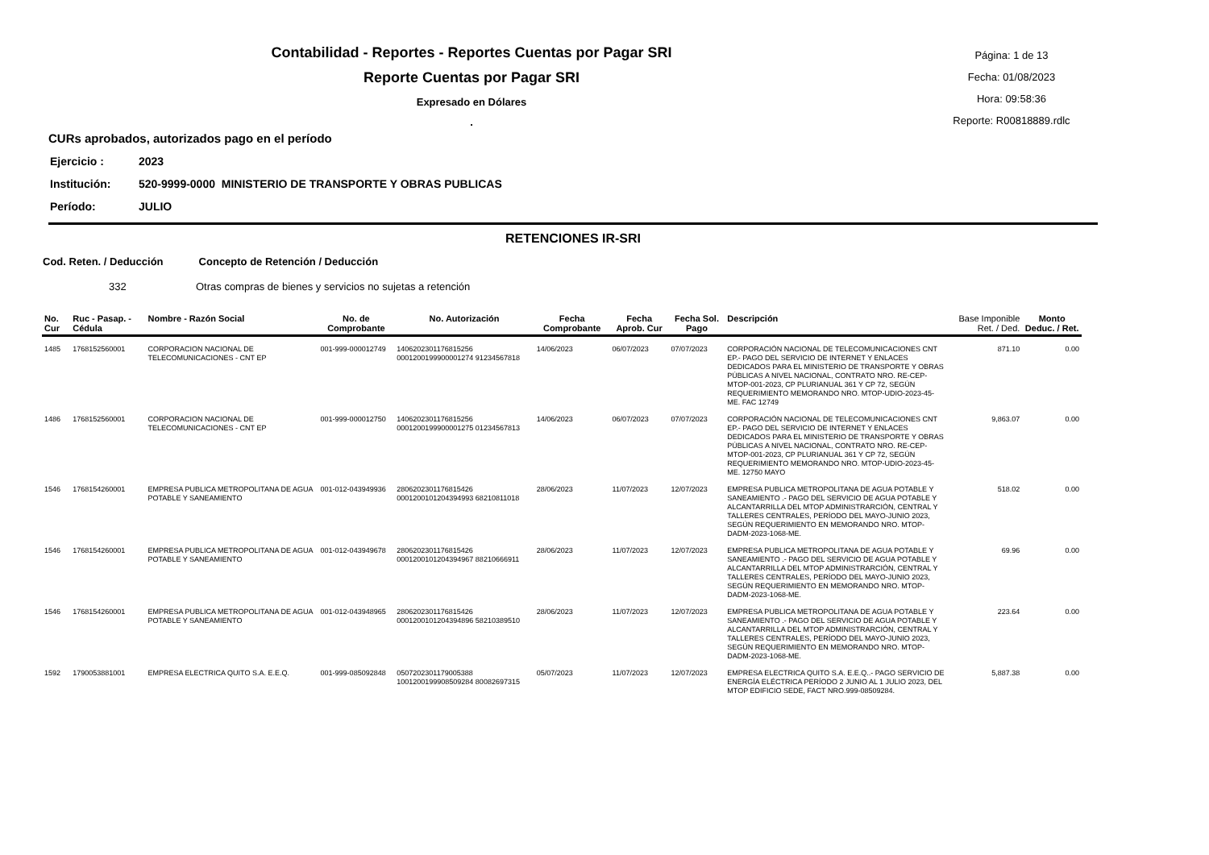Contabilidad - Reportes - Reportes Cuentas por Pagar SRI
Reporte Cuentas por Pagar SRI
Expresado en Dólares
.
Página: 1 de 13
Fecha: 01/08/2023
Hora: 09:58:36
Reporte: R00818889.rdlc
CURs aprobados, autorizados pago en el período
Ejercicio : 2023
Institución: 520-9999-0000 MINISTERIO DE TRANSPORTE Y OBRAS PUBLICAS
Período: JULIO
RETENCIONES IR-SRI
Cod. Reten. / Deducción Concepto de Retención / Deducción
332 Otras compras de bienes y servicios no sujetas a retención
| No. Cur | Ruc - Pasap. - Cédula | Nombre - Razón Social | No. de Comprobante | No. Autorización | Fecha Comprobante | Fecha Aprob. Cur | Fecha Sol. Pago | Descripción | Base Imponible Ret. / Ded. | Monto Deduc. / Ret. |
| --- | --- | --- | --- | --- | --- | --- | --- | --- | --- | --- |
| 1485 | 1768152560001 | CORPORACION NACIONAL DE TELECOMUNICACIONES - CNT EP | 001-999-000012749 | 1406202301176815256 0001200199900001274 91234567818 | 14/06/2023 | 06/07/2023 | 07/07/2023 | CORPORACIÓN NACIONAL DE TELECOMUNICACIONES CNT EP.- PAGO DEL SERVICIO DE INTERNET Y ENLACES DEDICADOS PARA EL MINISTERIO DE TRANSPORTE Y OBRAS PÚBLICAS A NIVEL NACIONAL, CONTRATO NRO. RE-CEP-MTOP-001-2023, CP PLURIANUAL 361 Y CP 72, SEGÚN REQUERIMIENTO MEMORANDO NRO. MTOP-UDIO-2023-45-ME. FAC 12749 | 871.10 | 0.00 |
| 1486 | 1768152560001 | CORPORACION NACIONAL DE TELECOMUNICACIONES - CNT EP | 001-999-000012750 | 1406202301176815256 0001200199900001275 01234567813 | 14/06/2023 | 06/07/2023 | 07/07/2023 | CORPORACIÓN NACIONAL DE TELECOMUNICACIONES CNT EP.- PAGO DEL SERVICIO DE INTERNET Y ENLACES DEDICADOS PARA EL MINISTERIO DE TRANSPORTE Y OBRAS PÚBLICAS A NIVEL NACIONAL, CONTRATO NRO. RE-CEP-MTOP-001-2023, CP PLURIANUAL 361 Y CP 72, SEGÚN REQUERIMIENTO MEMORANDO NRO. MTOP-UDIO-2023-45-ME. 12750 MAYO | 9,863.07 | 0.00 |
| 1546 | 1768154260001 | EMPRESA PUBLICA METROPOLITANA DE AGUA POTABLE Y SANEAMIENTO | 001-012-043949936 | 2806202301176815426 0001200101204394993 68210811018 | 28/06/2023 | 11/07/2023 | 12/07/2023 | EMPRESA PUBLICA METROPOLITANA DE AGUA POTABLE Y SANEAMIENTO .- PAGO DEL SERVICIO DE AGUA POTABLE Y ALCANTARRILLA DEL MTOP ADMINISTRARCIÓN, CENTRAL Y TALLERES CENTRALES, PERÍODO DEL MAYO-JUNIO 2023, SEGÚN REQUERIMIENTO EN MEMORANDO NRO. MTOP-DADM-2023-1068-ME. | 518.02 | 0.00 |
| 1546 | 1768154260001 | EMPRESA PUBLICA METROPOLITANA DE AGUA POTABLE Y SANEAMIENTO | 001-012-043949678 | 2806202301176815426 0001200101204394967 88210666911 | 28/06/2023 | 11/07/2023 | 12/07/2023 | EMPRESA PUBLICA METROPOLITANA DE AGUA POTABLE Y SANEAMIENTO .- PAGO DEL SERVICIO DE AGUA POTABLE Y ALCANTARRILLA DEL MTOP ADMINISTRARCIÓN, CENTRAL Y TALLERES CENTRALES, PERÍODO DEL MAYO-JUNIO 2023, SEGÚN REQUERIMIENTO EN MEMORANDO NRO. MTOP-DADM-2023-1068-ME. | 69.96 | 0.00 |
| 1546 | 1768154260001 | EMPRESA PUBLICA METROPOLITANA DE AGUA POTABLE Y SANEAMIENTO | 001-012-043948965 | 2806202301176815426 0001200101204394896 58210389510 | 28/06/2023 | 11/07/2023 | 12/07/2023 | EMPRESA PUBLICA METROPOLITANA DE AGUA POTABLE Y SANEAMIENTO .- PAGO DEL SERVICIO DE AGUA POTABLE Y ALCANTARRILLA DEL MTOP ADMINISTRARCIÓN, CENTRAL Y TALLERES CENTRALES, PERÍODO DEL MAYO-JUNIO 2023, SEGÚN REQUERIMIENTO EN MEMORANDO NRO. MTOP-DADM-2023-1068-ME. | 223.64 | 0.00 |
| 1592 | 1790053881001 | EMPRESA ELECTRICA QUITO S.A. E.E.Q. | 001-999-085092848 | 0507202301179005388 1001200199908509284 80082697315 | 05/07/2023 | 11/07/2023 | 12/07/2023 | EMPRESA ELECTRICA QUITO S.A. E.E.Q..- PAGO SERVICIO DE ENERGÍA ELÉCTRICA PERÍODO 2 JUNIO AL 1 JULIO 2023, DEL MTOP EDIFICIO SEDE, FACT NRO.999-08509284. | 5,887.38 | 0.00 |